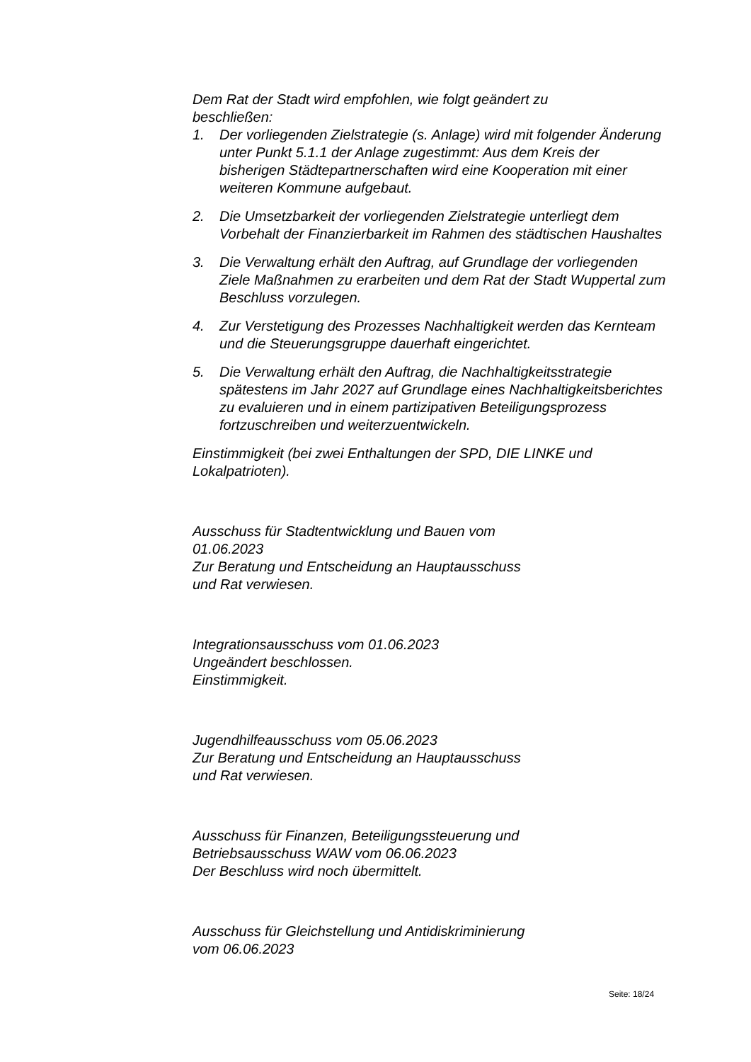Dem Rat der Stadt wird empfohlen, wie folgt geändert zu
beschließen:
1. Der vorliegenden Zielstrategie (s. Anlage) wird mit folgender Änderung unter Punkt 5.1.1 der Anlage zugestimmt: Aus dem Kreis der bisherigen Städtepartnerschaften wird eine Kooperation mit einer weiteren Kommune aufgebaut.
2. Die Umsetzbarkeit der vorliegenden Zielstrategie unterliegt dem Vorbehalt der Finanzierbarkeit im Rahmen des städtischen Haushaltes
3. Die Verwaltung erhält den Auftrag, auf Grundlage der vorliegenden Ziele Maßnahmen zu erarbeiten und dem Rat der Stadt Wuppertal zum Beschluss vorzulegen.
4. Zur Verstetigung des Prozesses Nachhaltigkeit werden das Kernteam und die Steuerungsgruppe dauerhaft eingerichtet.
5. Die Verwaltung erhält den Auftrag, die Nachhaltigkeitsstrategie spätestens im Jahr 2027 auf Grundlage eines Nachhaltigkeitsberichtes zu evaluieren und in einem partizipativen Beteiligungsprozess fortzuschreiben und weiterzuentwickeln.
Einstimmigkeit (bei zwei Enthaltungen der SPD, DIE LINKE und Lokalpatrioten).
Ausschuss für Stadtentwicklung und Bauen vom
01.06.2023
Zur Beratung und Entscheidung an Hauptausschuss
und Rat verwiesen.
Integrationsausschuss vom 01.06.2023
Ungeändert beschlossen.
Einstimmigkeit.
Jugendhilfeausschuss vom 05.06.2023
Zur Beratung und Entscheidung an Hauptausschuss
und Rat verwiesen.
Ausschuss für Finanzen, Beteiligungssteuerung und
Betriebsausschuss WAW vom 06.06.2023
Der Beschluss wird noch übermittelt.
Ausschuss für Gleichstellung und Antidiskriminierung
vom 06.06.2023
Seite: 18/24